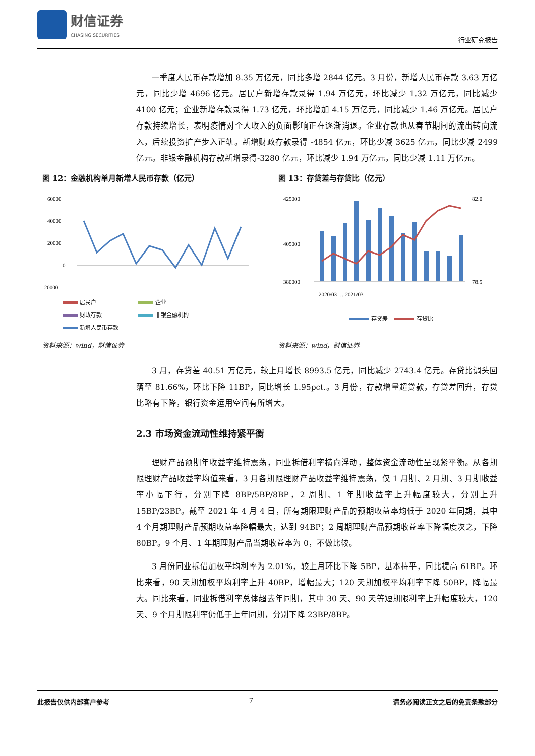财信证券
CHASING SECURITIES
行业研究报告
一季度人民币存款增加 8.35 万亿元，同比多增 2844 亿元。3 月份，新增人民币存款 3.63 万亿元，同比少增 4696 亿元。居民户新增存款录得 1.94 万亿元，环比减少 1.32 万亿元，同比减少 4100 亿元；企业新增存款录得 1.73 亿元，环比增加 4.15 万亿元，同比减少 1.46 万亿元。居民户存款持续增长，表明疫情对个人收入的负面影响正在逐渐消退。企业存款也从春节期间的流出转向流入，后续投资扩产步入正轨。新增财政存款录得 -4854 亿元，环比少减 3625 亿元，同比少减 2499 亿元。非银金融机构存款新增录得-3280 亿元，环比减少 1.94 万亿元，同比少减 1.11 万亿元。
图 12：金融机构单月新增人民币存款（亿元）
60000
40000
20000
0
-20000
居民户
企业
财政存款
非银金融机构
新增人民币存款
资料来源：wind，财信证券
图 13：存贷差与存贷比（亿元）
425000
405000
380000
82.0
78.5
2020/03 … 2021/03
存贷差
存贷比
资料来源：wind，财信证券
3 月，存贷差 40.51 万亿元，较上月增长 8993.5 亿元，同比减少 2743.4 亿元。存贷比调头回落至 81.66%，环比下降 11BP，同比增长 1.95pct.。3 月份，存款增量超贷款，存贷差回升，存贷比略有下降，银行资金运用空间有所增大。
2.3 市场资金流动性维持紧平衡
理财产品预期年收益率维持震荡，同业拆借利率横向浮动，整体资金流动性呈现紧平衡。从各期限理财产品收益率均值来看，3 月各期限理财产品收益率维持震荡，仅 1 月期、2 月期、3 月期收益率小幅下行，分别下降 8BP/5BP/8BP，2 周期、1 年期收益率上升幅度较大，分别上升 15BP/23BP。截至 2021 年 4 月 4 日，所有期限理财产品的预期收益率均低于 2020 年同期，其中 4 个月期理财产品预期收益率降幅最大，达到 94BP；2 周期理财产品预期收益率下降幅度次之，下降 80BP。9 个月、1 年期理财产品当期收益率为 0，不做比较。
3 月份同业拆借加权平均利率为 2.01%，较上月环比下降 5BP，基本持平，同比提高 61BP。环比来看，90 天期加权平均利率上升 40BP，增幅最大；120 天期加权平均利率下降 50BP，降幅最大。同比来看，同业拆借利率总体超去年同期，其中 30 天、90 天等短期限利率上升幅度较大，120 天、9 个月期限利率仍低于上年同期，分别下降 23BP/8BP。
此报告仅供内部客户参考 -7- 请务必阅读正文之后的免责条款部分